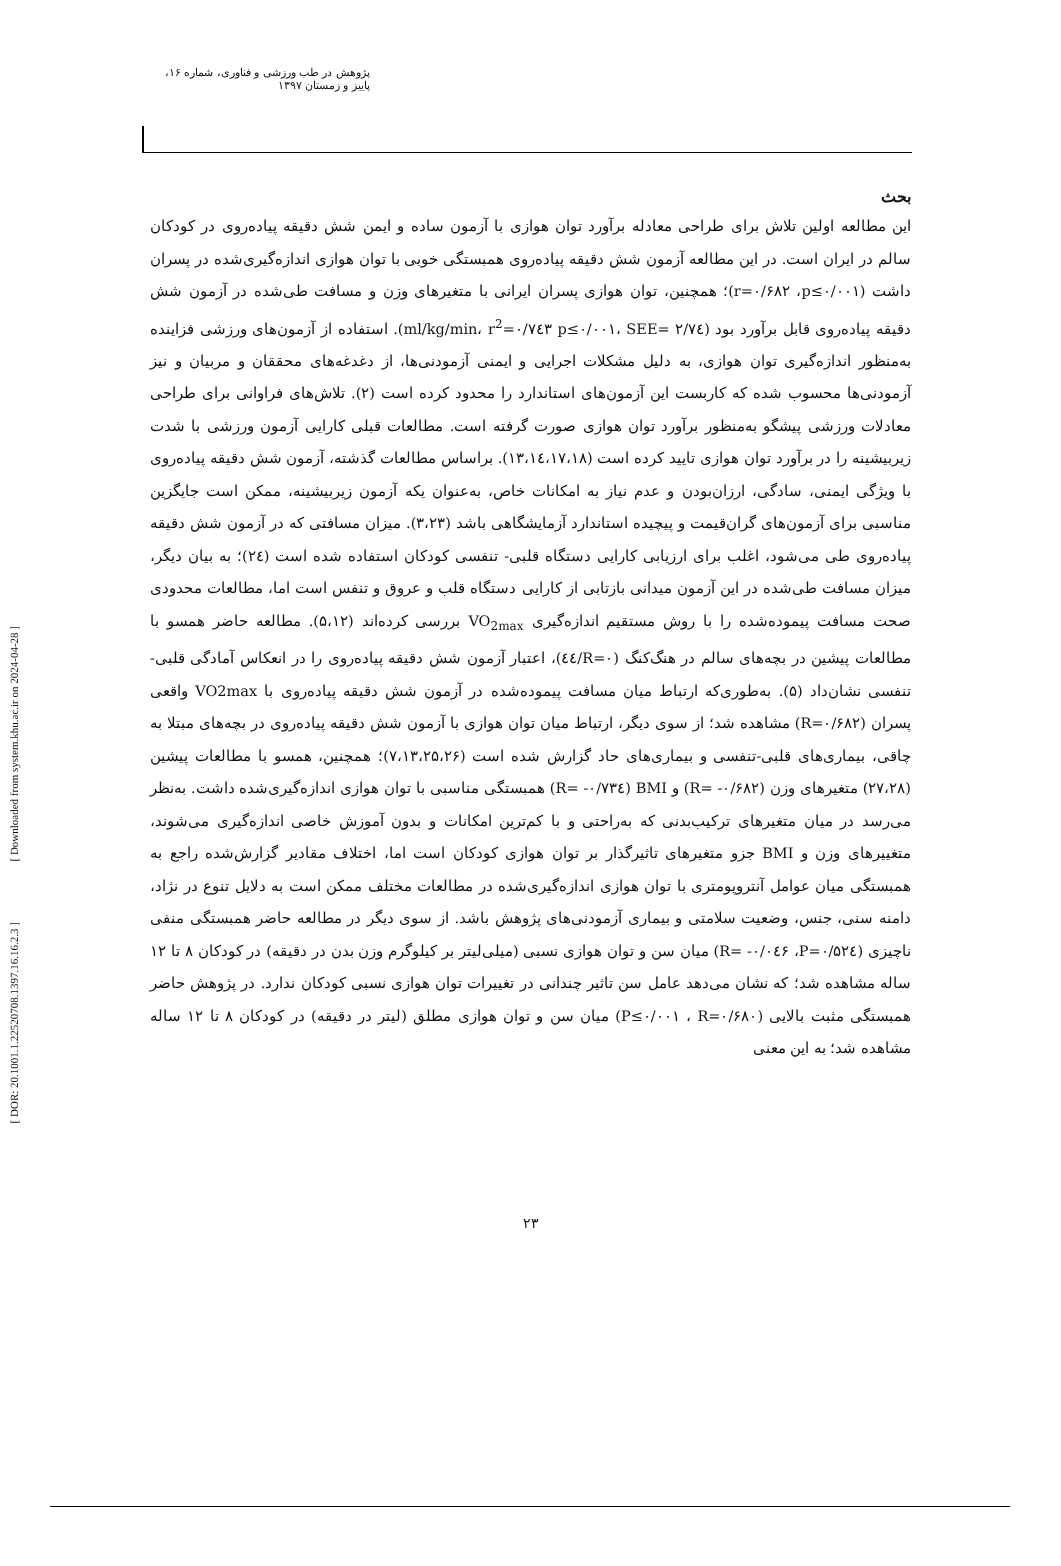پژوهش در طب ورزشی و فناوری، شماره ۱۶، پاییز و زمستان ۱۳۹۷
بحث
این مطالعه اولین تلاش برای طراحی معادله برآورد توان هوازی با آزمون ساده و ایمن شش دقیقه پیاده‌روی در کودکان سالم در ایران است. در این مطالعه آزمون شش دقیقه پیاده‌روی همبستگی خوبی با توان هوازی اندازه‌گیری‌شده در پسران داشت (r=۰/۶۸۲ ،p≤۰/۰۰۱)؛ همچنین، توان هوازی پسران ایرانی با متغیرهای وزن و مسافت طی‌شده در آزمون شش دقیقه پیاده‌روی قابل برآورد بود (p≤۰/۰۰۱، SEE= ۲/۷٤ ml/kg/min، r<sup>2</sup>=۰/۷٤۳). استفاده از آزمون‌های ورزشی فزاینده به‌منظور اندازه‌گیری توان هوازی، به دلیل مشکلات اجرایی و ایمنی آزمودنی‌ها، از دغدغه‌های محققان و مربیان و نیز آزمودنی‌ها محسوب شده که کاربست این آزمون‌های استاندارد را محدود کرده است (۲). تلاش‌های فراوانی برای طراحی معادلات ورزشی پیشگو به‌منظور برآورد توان هوازی صورت گرفته است. مطالعات قبلی کارایی آزمون ورزشی با شدت زیربیشینه را در برآورد توان هوازی تایید کرده است (۱۳،۱٤،۱۷،۱۸). براساس مطالعات گذشته، آزمون شش دقیقه پیاده‌روی با ویژگی ایمنی، سادگی، ارزان‌بودن و عدم نیاز به امکانات خاص، به‌عنوان یکه آزمون زیربیشینه، ممکن است جایگزین مناسبی برای آزمون‌های گران‌قیمت و پیچیده استاندارد آزمایشگاهی باشد (۳،۲۳). میزان مسافتی که در آزمون شش دقیقه پیاده‌روی طی می‌شود، اغلب برای ارزیابی کارایی دستگاه قلبی- تنفسی کودکان استفاده شده است (۲٤)؛ به بیان دیگر، میزان مسافت طی‌شده در این آزمون میدانی بازتابی از کارایی دستگاه قلب و عروق و تنفس است اما، مطالعات محدودی صحت مسافت پیموده‌شده را با روش مستقیم اندازه‌گیری VO<sub>2max</sub> بررسی کرده‌اند (۵،۱۲). مطالعه حاضر همسو با مطالعات پیشین در بچه‌های سالم در هنگ‌کنگ (R=۰/٤٤)، اعتبار آزمون شش دقیقه پیاده‌روی را در انعکاس آمادگی قلبی- تنفسی نشان‌داد (۵). به‌طوری‌که ارتباط میان مسافت پیموده‌شده در آزمون شش دقیقه پیاده‌روی با VO2max واقعی پسران (R=۰/۶۸۲) مشاهده شد؛ از سوی دیگر، ارتباط میان توان هوازی با آزمون شش دقیقه پیاده‌روی در بچه‌های مبتلا به چاقی، بیماری‌های قلبی-تنفسی و بیماری‌های حاد گزارش شده است (۷،۱۳،۲۵،۲۶)؛ همچنین، همسو با مطالعات پیشین (۲۷،۲۸) متغیرهای وزن (R= -۰/۶۸۲) و BMI (R= -۰/۷۳٤) همبستگی مناسبی با توان هوازی اندازه‌گیری‌شده داشت. به‌نظر می‌رسد در میان متغیرهای ترکیب‌بدنی که به‌راحتی و با کم‌ترین امکانات و بدون آموزش خاصی اندازه‌گیری می‌شوند، متغییرهای وزن و BMI جزو متغیرهای تاثیرگذار بر توان هوازی کودکان است اما، اختلاف مقادیر گزارش‌شده راجع به همبستگی میان عوامل آنتروپومتری با توان هوازی اندازه‌گیری‌شده در مطالعات مختلف ممکن است به دلایل تنوع در نژاد، دامنه سنی، جنس، وضعیت سلامتی و بیماری آزمودنی‌های پژوهش باشد. از سوی دیگر در مطالعه حاضر همبستگی منفی ناچیزی (R= -۰/۰٤۶ ،P=۰/۵۲٤) میان سن و توان هوازی نسبی (میلی‌لیتر بر کیلوگرم وزن بدن در دقیقه) در کودکان ۸ تا ۱۲ ساله مشاهده شد؛ که نشان می‌دهد عامل سن تاثیر چندانی در تغییرات توان هوازی نسبی کودکان ندارد. در پژوهش حاضر همبستگی مثبت بالایی (P≤۰/۰۰۱ ، R=۰/۶۸۰) میان سن و توان هوازی مطلق (لیتر در دقیقه) در کودکان ۸ تا ۱۲ ساله مشاهده شد؛ به این معنی
۲۳
[ DOR: 20.1001.1.22520708.1397.16.16.2.3 ] [ Downloaded from system.khu.ac.ir on 2024-04-28 ]